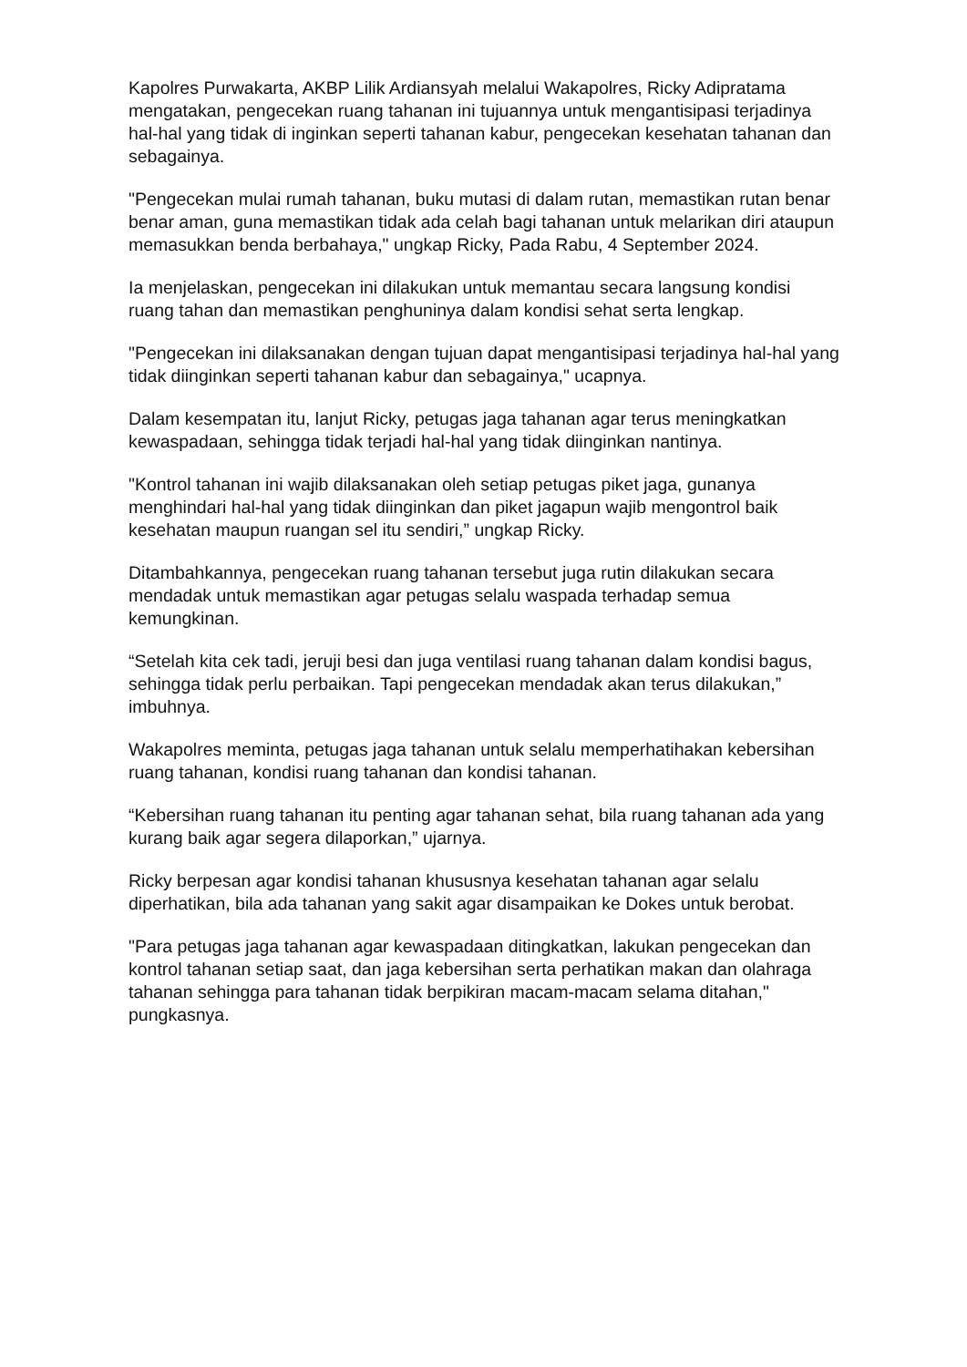Kapolres Purwakarta, AKBP Lilik Ardiansyah melalui Wakapolres, Ricky Adipratama mengatakan, pengecekan ruang tahanan ini tujuannya untuk mengantisipasi terjadinya hal-hal yang tidak di inginkan seperti tahanan kabur, pengecekan kesehatan tahanan dan sebagainya.
"Pengecekan mulai rumah tahanan, buku mutasi di dalam rutan, memastikan rutan benar benar aman, guna memastikan tidak ada celah bagi tahanan untuk melarikan diri ataupun memasukkan benda berbahaya," ungkap Ricky, Pada Rabu, 4 September 2024.
Ia menjelaskan, pengecekan ini dilakukan untuk memantau secara langsung kondisi ruang tahan dan memastikan penghuninya dalam kondisi sehat serta lengkap.
"Pengecekan ini dilaksanakan dengan tujuan dapat mengantisipasi terjadinya hal-hal yang tidak diinginkan seperti tahanan kabur dan sebagainya," ucapnya.
Dalam kesempatan itu, lanjut Ricky, petugas jaga tahanan agar terus meningkatkan kewaspadaan, sehingga tidak terjadi hal-hal yang tidak diinginkan nantinya.
"Kontrol tahanan ini wajib dilaksanakan oleh setiap petugas piket jaga, gunanya menghindari hal-hal yang tidak diinginkan dan piket jagapun wajib mengontrol baik kesehatan maupun ruangan sel itu sendiri,” ungkap Ricky.
Ditambahkannya, pengecekan ruang tahanan tersebut juga rutin dilakukan secara mendadak untuk memastikan agar petugas selalu waspada terhadap semua kemungkinan.
“Setelah kita cek tadi, jeruji besi dan juga ventilasi ruang tahanan dalam kondisi bagus, sehingga tidak perlu perbaikan. Tapi pengecekan mendadak akan terus dilakukan,” imbuhnya.
Wakapolres meminta, petugas jaga tahanan untuk selalu memperhatihakan kebersihan ruang tahanan, kondisi ruang tahanan dan kondisi tahanan.
“Kebersihan ruang tahanan itu penting agar tahanan sehat, bila ruang tahanan ada yang kurang baik agar segera dilaporkan,” ujarnya.
Ricky berpesan agar kondisi tahanan khususnya kesehatan tahanan agar selalu diperhatikan, bila ada tahanan yang sakit agar disampaikan ke Dokes untuk berobat.
"Para petugas jaga tahanan agar kewaspadaan ditingkatkan, lakukan pengecekan dan kontrol tahanan setiap saat, dan jaga kebersihan serta perhatikan makan dan olahraga tahanan sehingga para tahanan tidak berpikiran macam-macam selama ditahan," pungkasnya.